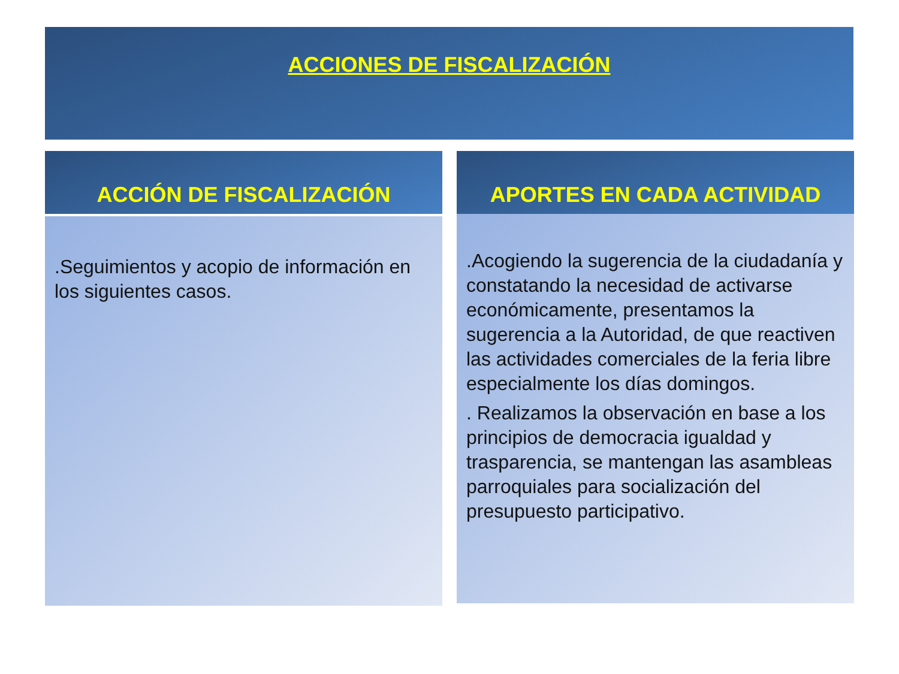ACCIONES DE FISCALIZACIÓN
ACCIÓN DE FISCALIZACIÓN
.Seguimientos y acopio de información en los siguientes casos.
APORTES EN CADA ACTIVIDAD
.Acogiendo la sugerencia de la ciudadanía y constatando la necesidad de activarse económicamente, presentamos la sugerencia a la Autoridad, de que reactiven las actividades comerciales de la feria libre especialmente los días domingos.
. Realizamos la observación en base a los principios de democracia igualdad y trasparencia, se mantengan las asambleas parroquiales para socialización del presupuesto participativo.